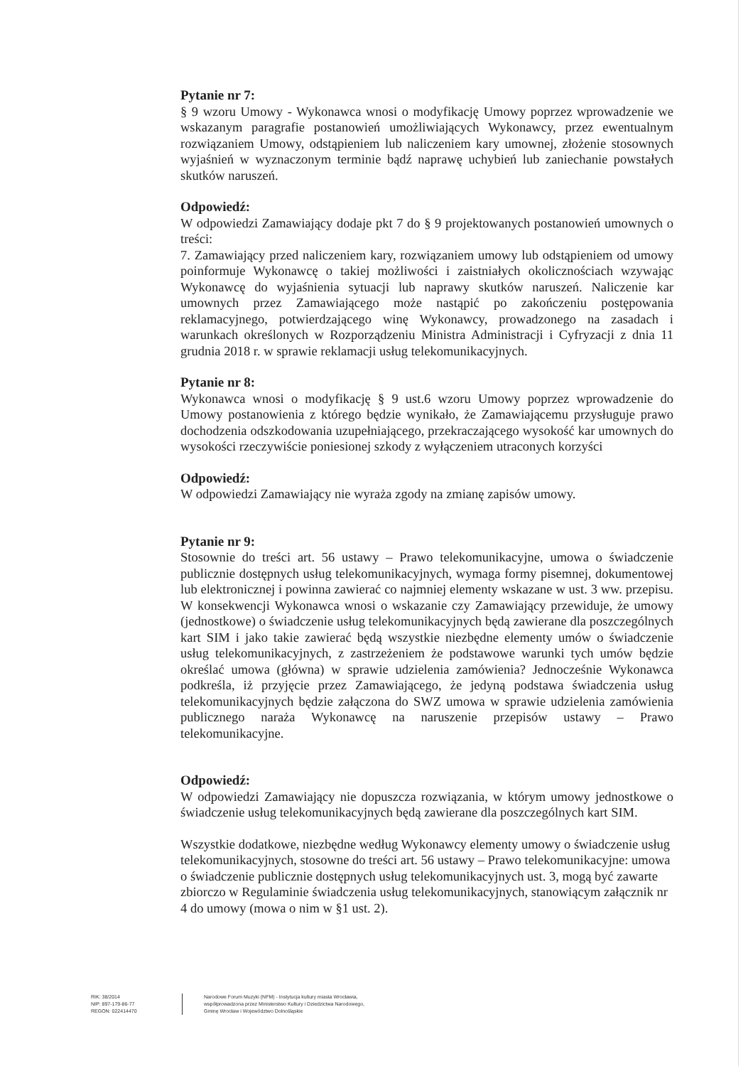Pytanie nr 7:
§ 9 wzoru Umowy - Wykonawca wnosi o modyfikację Umowy poprzez wprowadzenie we wskazanym paragrafie postanowień umożliwiających Wykonawcy, przez ewentualnym rozwiązaniem Umowy, odstąpieniem lub naliczeniem kary umownej, złożenie stosownych wyjaśnień w wyznaczonym terminie bądź naprawę uchybień lub zaniechanie powstałych skutków naruszeń.
Odpowiedź:
W odpowiedzi Zamawiający dodaje pkt 7 do § 9 projektowanych postanowień umownych o treści:
7. Zamawiający przed naliczeniem kary, rozwiązaniem umowy lub odstąpieniem od umowy poinformuje Wykonawcę o takiej możliwości i zaistniałych okolicznościach wzywając Wykonawcę do wyjaśnienia sytuacji lub naprawy skutków naruszeń. Naliczenie kar umownych przez Zamawiającego może nastąpić po zakończeniu postępowania reklamacyjnego, potwierdzającego winę Wykonawcy, prowadzonego na zasadach i warunkach określonych w Rozporządzeniu Ministra Administracji i Cyfryzacji z dnia 11 grudnia 2018 r. w sprawie reklamacji usług telekomunikacyjnych.
Pytanie nr 8:
Wykonawca wnosi o modyfikację § 9 ust.6 wzoru Umowy poprzez wprowadzenie do Umowy postanowienia z którego będzie wynikało, że Zamawiającemu przysługuje prawo dochodzenia odszkodowania uzupełniającego, przekraczającego wysokość kar umownych do wysokości rzeczywiście poniesionej szkody z wyłączeniem utraconych korzyści
Odpowiedź:
W odpowiedzi Zamawiający nie wyraża zgody na zmianę zapisów umowy.
Pytanie nr 9:
Stosownie do treści art. 56 ustawy – Prawo telekomunikacyjne, umowa o świadczenie publicznie dostępnych usług telekomunikacyjnych, wymaga formy pisemnej, dokumentowej lub elektronicznej i powinna zawierać co najmniej elementy wskazane w ust. 3 ww. przepisu. W konsekwencji Wykonawca wnosi o wskazanie czy Zamawiający przewiduje, że umowy (jednostkowe) o świadczenie usług telekomunikacyjnych będą zawierane dla poszczególnych kart SIM i jako takie zawierać będą wszystkie niezbędne elementy umów o świadczenie usług telekomunikacyjnych, z zastrzeżeniem że podstawowe warunki tych umów będzie określać umowa (główna) w sprawie udzielenia zamówienia? Jednocześnie Wykonawca podkreśla, iż przyjęcie przez Zamawiającego, że jedyną podstawa świadczenia usług telekomunikacyjnych będzie załączona do SWZ umowa w sprawie udzielenia zamówienia publicznego naraża Wykonawcę na naruszenie przepisów ustawy – Prawo telekomunikacyjne.
Odpowiedź:
W odpowiedzi Zamawiający nie dopuszcza rozwiązania, w którym umowy jednostkowe o świadczenie usług telekomunikacyjnych będą zawierane dla poszczególnych kart SIM.
Wszystkie dodatkowe, niezbędne według Wykonawcy elementy umowy o świadczenie usług telekomunikacyjnych, stosowne do treści art. 56 ustawy – Prawo telekomunikacyjne: umowa o świadczenie publicznie dostępnych usług telekomunikacyjnych ust. 3, mogą być zawarte zbiorczo w Regulaminie świadczenia usług telekomunikacyjnych, stanowiącym załącznik nr 4 do umowy (mowa o nim w §1 ust. 2).
RIK: 38/2014
NIP: 897-179-86-77
REGON: 022414470
Narodowe Forum Muzyki (NFM) - Instytucja kultury miasta Wrocławia,
współprowadzona przez Ministerstwo Kultury i Dziedzictwa Narodowego,
Gminę Wrocław i Województwo Dolnośląskie